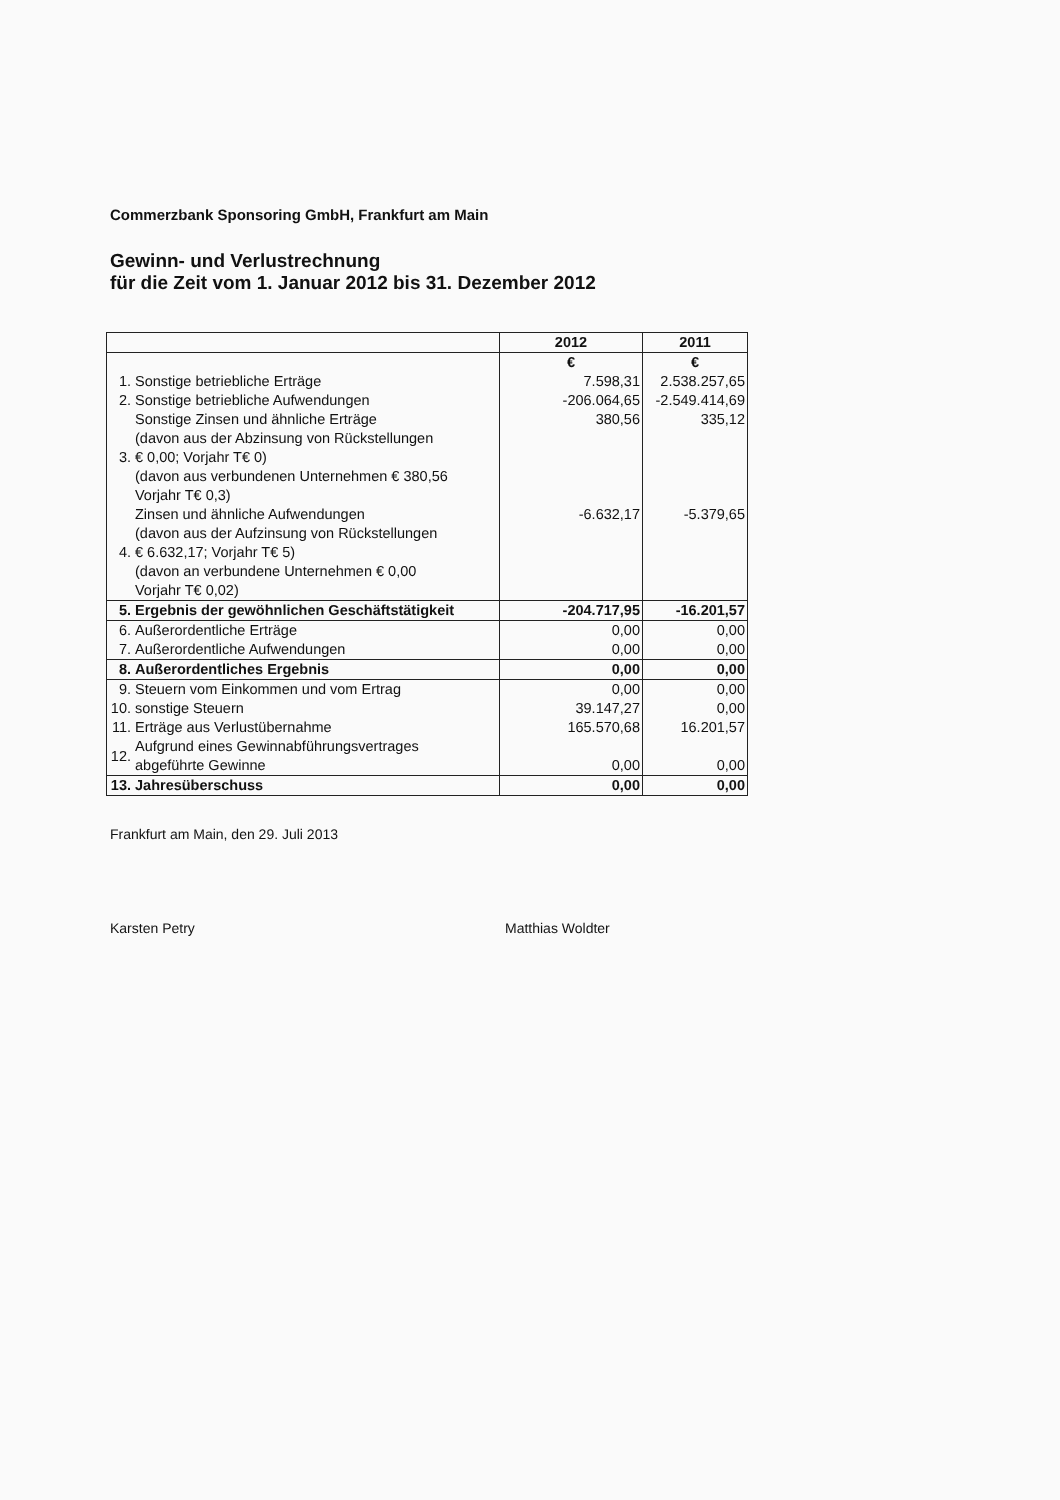Commerzbank Sponsoring GmbH, Frankfurt am Main
Gewinn- und Verlustrechnung
für die Zeit vom 1. Januar 2012 bis 31. Dezember 2012
| | | 2012 | 2011 |
| --- | --- | --- | --- |
| | | € | € |
| 1. | Sonstige betriebliche Erträge | 7.598,31 | 2.538.257,65 |
| 2. | Sonstige betriebliche Aufwendungen | -206.064,65 | -2.549.414,69 |
| 3. | Sonstige Zinsen und ähnliche Erträge (davon aus der Abzinsung von Rückstellungen € 0,00; Vorjahr T€ 0) (davon aus verbundenen Unternehmen € 380,56 Vorjahr T€ 0,3) | 380,56 | 335,12 |
| 4. | Zinsen und ähnliche Aufwendungen (davon aus der Aufzinsung von Rückstellungen € 6.632,17; Vorjahr T€ 5) (davon an verbundene Unternehmen € 0,00 Vorjahr T€ 0,02) | -6.632,17 | -5.379,65 |
| 5. | Ergebnis der gewöhnlichen Geschäftstätigkeit | -204.717,95 | -16.201,57 |
| 6. | Außerordentliche Erträge | 0,00 | 0,00 |
| 7. | Außerordentliche Aufwendungen | 0,00 | 0,00 |
| 8. | Außerordentliches Ergebnis | 0,00 | 0,00 |
| 9. | Steuern vom Einkommen und vom Ertrag | 0,00 | 0,00 |
| 10. | sonstige Steuern | 39.147,27 | 0,00 |
| 11. | Erträge aus Verlustübernahme | 165.570,68 | 16.201,57 |
| 12. | Aufgrund eines Gewinnabführungsvertrages abgeführte Gewinne | 0,00 | 0,00 |
| 13. | Jahresüberschuss | 0,00 | 0,00 |
Frankfurt am Main, den 29. Juli 2013
Karsten Petry Matthias Woldter